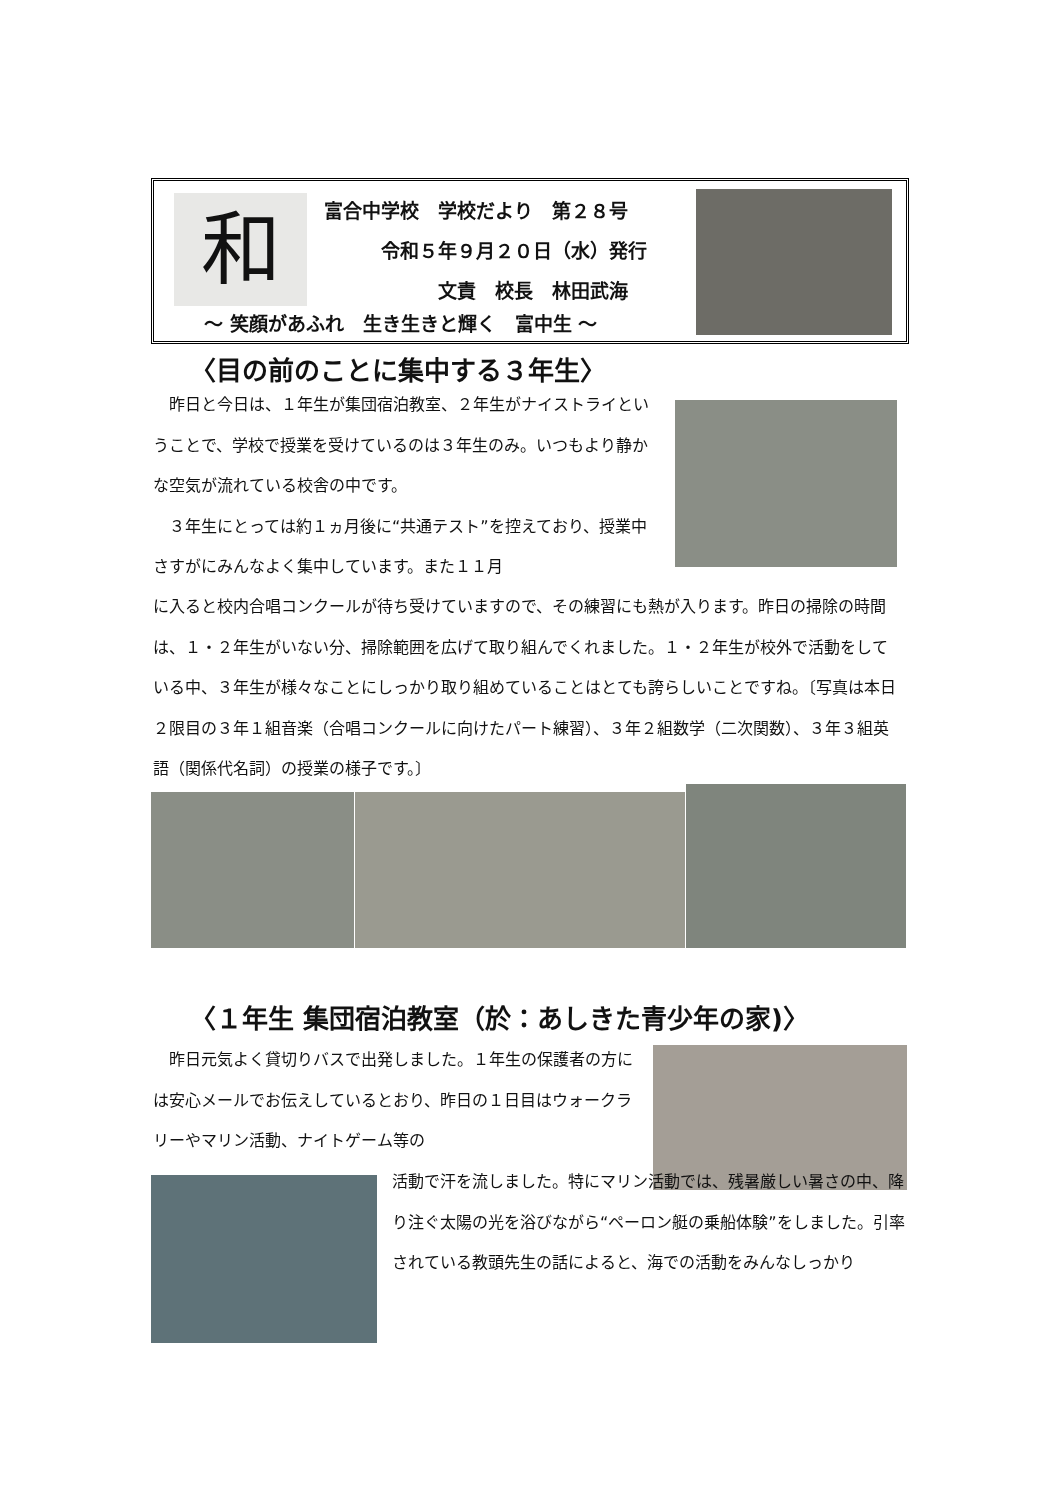和
富合中学校　学校だより　第２８号
　　　令和５年９月２０日（水）発行
　　　　　　文責　校長　林田武海
～ 笑顔があふれ　生き生きと輝く　富中生 ～
〈目の前のことに集中する３年生〉
　昨日と今日は、１年生が集団宿泊教室、２年生がナイストライということで、学校で授業を受けているのは３年生のみ。いつもより静かな空気が流れている校舎の中です。
　３年生にとっては約１ヵ月後に“共通テスト”を控えており、授業中さすがにみんなよく集中しています。また１１月
に入ると校内合唱コンクールが待ち受けていますので、その練習にも熱が入ります。昨日の掃除の時間は、１・２年生がいない分、掃除範囲を広げて取り組んでくれました。１・２年生が校外で活動をしている中、３年生が様々なことにしっかり取り組めていることはとても誇らしいことですね。〔写真は本日２限目の３年１組音楽（合唱コンクールに向けたパート練習）、３年２組数学（二次関数）、３年３組英語（関係代名詞）の授業の様子です。〕
〈１年生 集団宿泊教室（於：あしきた青少年の家)〉
　昨日元気よく貸切りバスで出発しました。１年生の保護者の方には安心メールでお伝えしているとおり、昨日の１日目はウォークラリーやマリン活動、ナイトゲーム等の
活動で汗を流しました。特にマリン活動では、残暑厳しい暑さの中、降り注ぐ太陽の光を浴びながら“ペーロン艇の乗船体験”をしました。引率されている教頭先生の話によると、海での活動をみんなしっかり